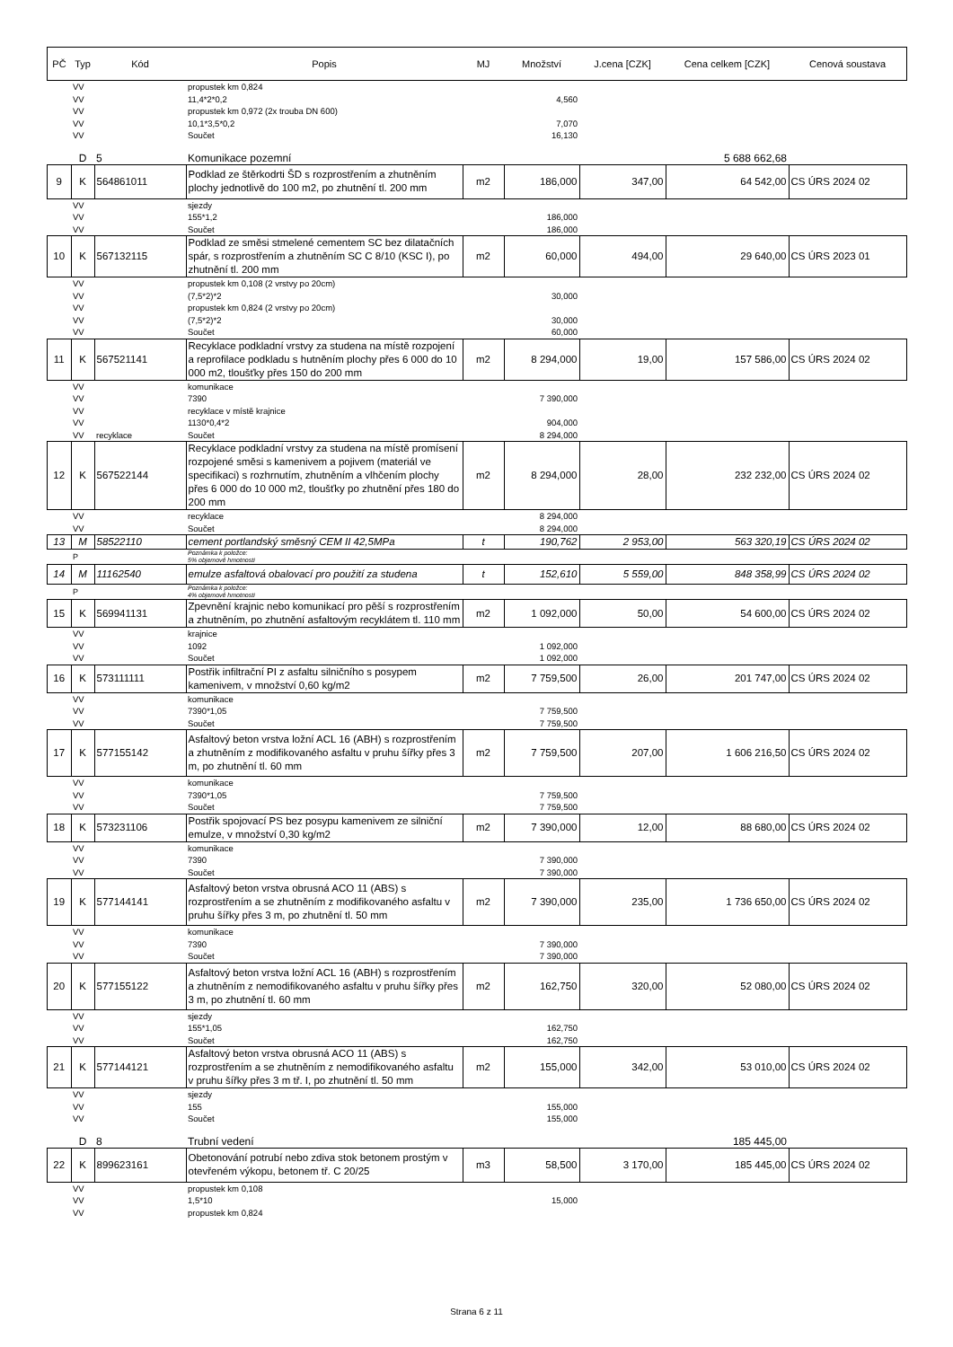| PČ | Typ | Kód | Popis | MJ | Množství | J.cena [CZK] | Cena celkem [CZK] | Cenová soustava |
| --- | --- | --- | --- | --- | --- | --- | --- | --- |
| | VV | | propustek km 0,824 | | | | | |
| | VV | | 11,4*2*0,2 | | 4,560 | | | |
| | VV | | propustek km 0,972 (2x trouba DN 600) | | | | | |
| | VV | | 10,1*3,5*0,2 | | 7,070 | | | |
| | VV | | Součet | | 16,130 | | | |
| | D | 5 | Komunikace pozemní | | | | 5 688 662,68 | |
| 9 | K | 564861011 | Podklad ze štěrkodrti ŠD s rozprostřením a zhutněním plochy jednotlivě do 100 m2, po zhutnění tl. 200 mm | m2 | 186,000 | 347,00 | 64 542,00 | CS ÚRS 2024 02 |
| | VV | | sjezdy | | | | | |
| | VV | | 155*1,2 | | 186,000 | | | |
| | VV | | Součet | | 186,000 | | | |
| 10 | K | 567132115 | Podklad ze směsi stmelené cementem SC bez dilatačních spár, s rozprostřením a zhutněním SC C 8/10 (KSC I), po zhutnění tl. 200 mm | m2 | 60,000 | 494,00 | 29 640,00 | CS ÚRS 2023 01 |
| | VV | | propustek km 0,108 (2 vrstvy po 20cm) | | | | | |
| | VV | | (7,5*2)*2 | | 30,000 | | | |
| | VV | | propustek km 0,824 (2 vrstvy po 20cm) | | | | | |
| | VV | | (7,5*2)*2 | | 30,000 | | | |
| | VV | | Součet | | 60,000 | | | |
| 11 | K | 567521141 | Recyklace podkladní vrstvy za studena na místě rozpojení a reprofilace podkladu s hutněním plochy přes 6 000 do 10 000 m2, tloušťky přes 150 do 200 mm | m2 | 8 294,000 | 19,00 | 157 586,00 | CS ÚRS 2024 02 |
| | VV | | komunikace | | | | | |
| | VV | | 7390 | | 7 390,000 | | | |
| | VV | | recyklace v místě krajnice | | | | | |
| | VV | | 1130*0,4*2 | | 904,000 | | | |
| | VV | recyklace | Součet | | 8 294,000 | | | |
| 12 | K | 567522144 | Recyklace podkladní vrstvy za studena na místě promísení rozpojené směsi s kamenivem a pojivem (materiál ve specifikaci) s rozhrnutím, zhutněním a vlhčením plochy přes 6 000 do 10 000 m2, tloušťky po zhutnění přes 180 do 200 mm | m2 | 8 294,000 | 28,00 | 232 232,00 | CS ÚRS 2024 02 |
| | VV | | recyklace | | 8 294,000 | | | |
| | VV | | Součet | | 8 294,000 | | | |
| 13 | M | 58522110 | cement portlandský směsný CEM II 42,5MPa | t | 190,762 | 2 953,00 | 563 320,19 | CS ÚRS 2024 02 |
| | P | | Poznámka k položce: 5% objemové hmotnosti | | | | | |
| 14 | M | 11162540 | emulze asfaltová obalovací pro použití za studena | t | 152,610 | 5 559,00 | 848 358,99 | CS ÚRS 2024 02 |
| | P | | Poznámka k položce: 4% objemové hmotnosti | | | | | |
| 15 | K | 569941131 | Zpevnění krajnic nebo komunikací pro pěší s rozprostřením a zhutněním, po zhutnění asfaltovým recyklátem tl. 110 mm | m2 | 1 092,000 | 50,00 | 54 600,00 | CS ÚRS 2024 02 |
| | VV | | krajnice | | | | | |
| | VV | | 1092 | | 1 092,000 | | | |
| | VV | | Součet | | 1 092,000 | | | |
| 16 | K | 573111111 | Postřik infiltrační PI z asfaltu silničního s posypem kamenivem, v množství 0,60 kg/m2 | m2 | 7 759,500 | 26,00 | 201 747,00 | CS ÚRS 2024 02 |
| | VV | | komunikace | | | | | |
| | VV | | 7390*1,05 | | 7 759,500 | | | |
| | VV | | Součet | | 7 759,500 | | | |
| 17 | K | 577155142 | Asfaltový beton vrstva ložní ACL 16 (ABH) s rozprostřením a zhutněním z modifikovaného asfaltu v pruhu šířky přes 3 m, po zhutnění tl. 60 mm | m2 | 7 759,500 | 207,00 | 1 606 216,50 | CS ÚRS 2024 02 |
| | VV | | komunikace | | | | | |
| | VV | | 7390*1,05 | | 7 759,500 | | | |
| | VV | | Součet | | 7 759,500 | | | |
| 18 | K | 573231106 | Postřik spojovací PS bez posypu kamenivem ze silniční emulze, v množství 0,30 kg/m2 | m2 | 7 390,000 | 12,00 | 88 680,00 | CS ÚRS 2024 02 |
| | VV | | komunikace | | | | | |
| | VV | | 7390 | | 7 390,000 | | | |
| | VV | | Součet | | 7 390,000 | | | |
| 19 | K | 577144141 | Asfaltový beton vrstva obrusná ACO 11 (ABS) s rozprostřením a se zhutněním z modifikovaného asfaltu v pruhu šířky přes 3 m, po zhutnění tl. 50 mm | m2 | 7 390,000 | 235,00 | 1 736 650,00 | CS ÚRS 2024 02 |
| | VV | | komunikace | | | | | |
| | VV | | 7390 | | 7 390,000 | | | |
| | VV | | Součet | | 7 390,000 | | | |
| 20 | K | 577155122 | Asfaltový beton vrstva ložní ACL 16 (ABH) s rozprostřením a zhutněním z nemodifikovaného asfaltu v pruhu šířky přes 3 m, po zhutnění tl. 60 mm | m2 | 162,750 | 320,00 | 52 080,00 | CS ÚRS 2024 02 |
| | VV | | sjezdy | | | | | |
| | VV | | 155*1,05 | | 162,750 | | | |
| | VV | | Součet | | 162,750 | | | |
| 21 | K | 577144121 | Asfaltový beton vrstva obrusná ACO 11 (ABS) s rozprostřením a se zhutněním z nemodifikovaného asfaltu v pruhu šířky přes 3 m tř. I, po zhutnění tl. 50 mm | m2 | 155,000 | 342,00 | 53 010,00 | CS ÚRS 2024 02 |
| | VV | | sjezdy | | | | | |
| | VV | | 155 | | 155,000 | | | |
| | VV | | Součet | | 155,000 | | | |
| | D | 8 | Trubní vedení | | | | 185 445,00 | |
| 22 | K | 899623161 | Obetonování potrubí nebo zdiva stok betonem prostým v otevřeném výkopu, betonem tř. C 20/25 | m3 | 58,500 | 3 170,00 | 185 445,00 | CS ÚRS 2024 02 |
| | VV | | propustek km 0,108 | | | | | |
| | VV | | 1,5*10 | | 15,000 | | | |
| | VV | | propustek km 0,824 | | | | | |
Strana 6 z 11